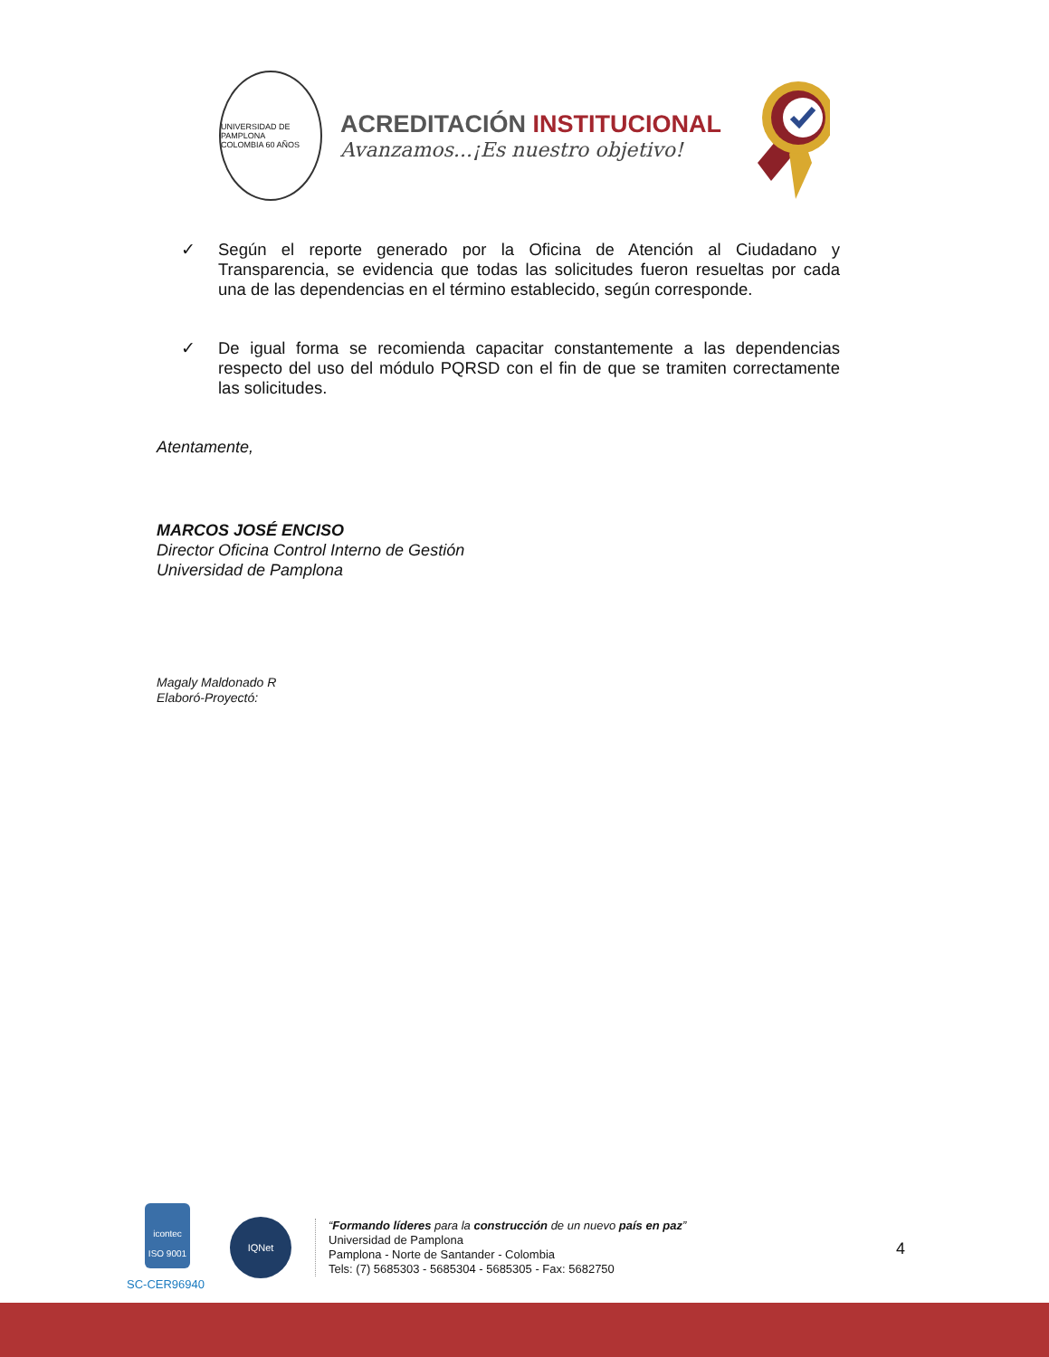UNIVERSIDAD DE PAMPLONA
COLOMBIA 60 AÑOS
ACREDITACIÓN INSTITUCIONAL
Avanzamos...¡Es nuestro objetivo!
✓ Según el reporte generado por la Oficina de Atención al Ciudadano y Transparencia, se evidencia que todas las solicitudes fueron resueltas por cada una de las dependencias en el término establecido, según corresponde.
✓ De igual forma se recomienda capacitar constantemente a las dependencias respecto del uso del módulo PQRSD con el fin de que se tramiten correctamente las solicitudes.
Atentamente,
MARCOS JOSÉ ENCISO
Director Oficina Control Interno de Gestión
Universidad de Pamplona
Magaly Maldonado R
Elaboró-Proyectó:
icontec
ISO 9001
SC-CER96940
IQNet
“Formando líderes para la construcción de un nuevo país en paz”
Universidad de Pamplona
Pamplona - Norte de Santander - Colombia
Tels: (7) 5685303 - 5685304 - 5685305 - Fax: 5682750
4